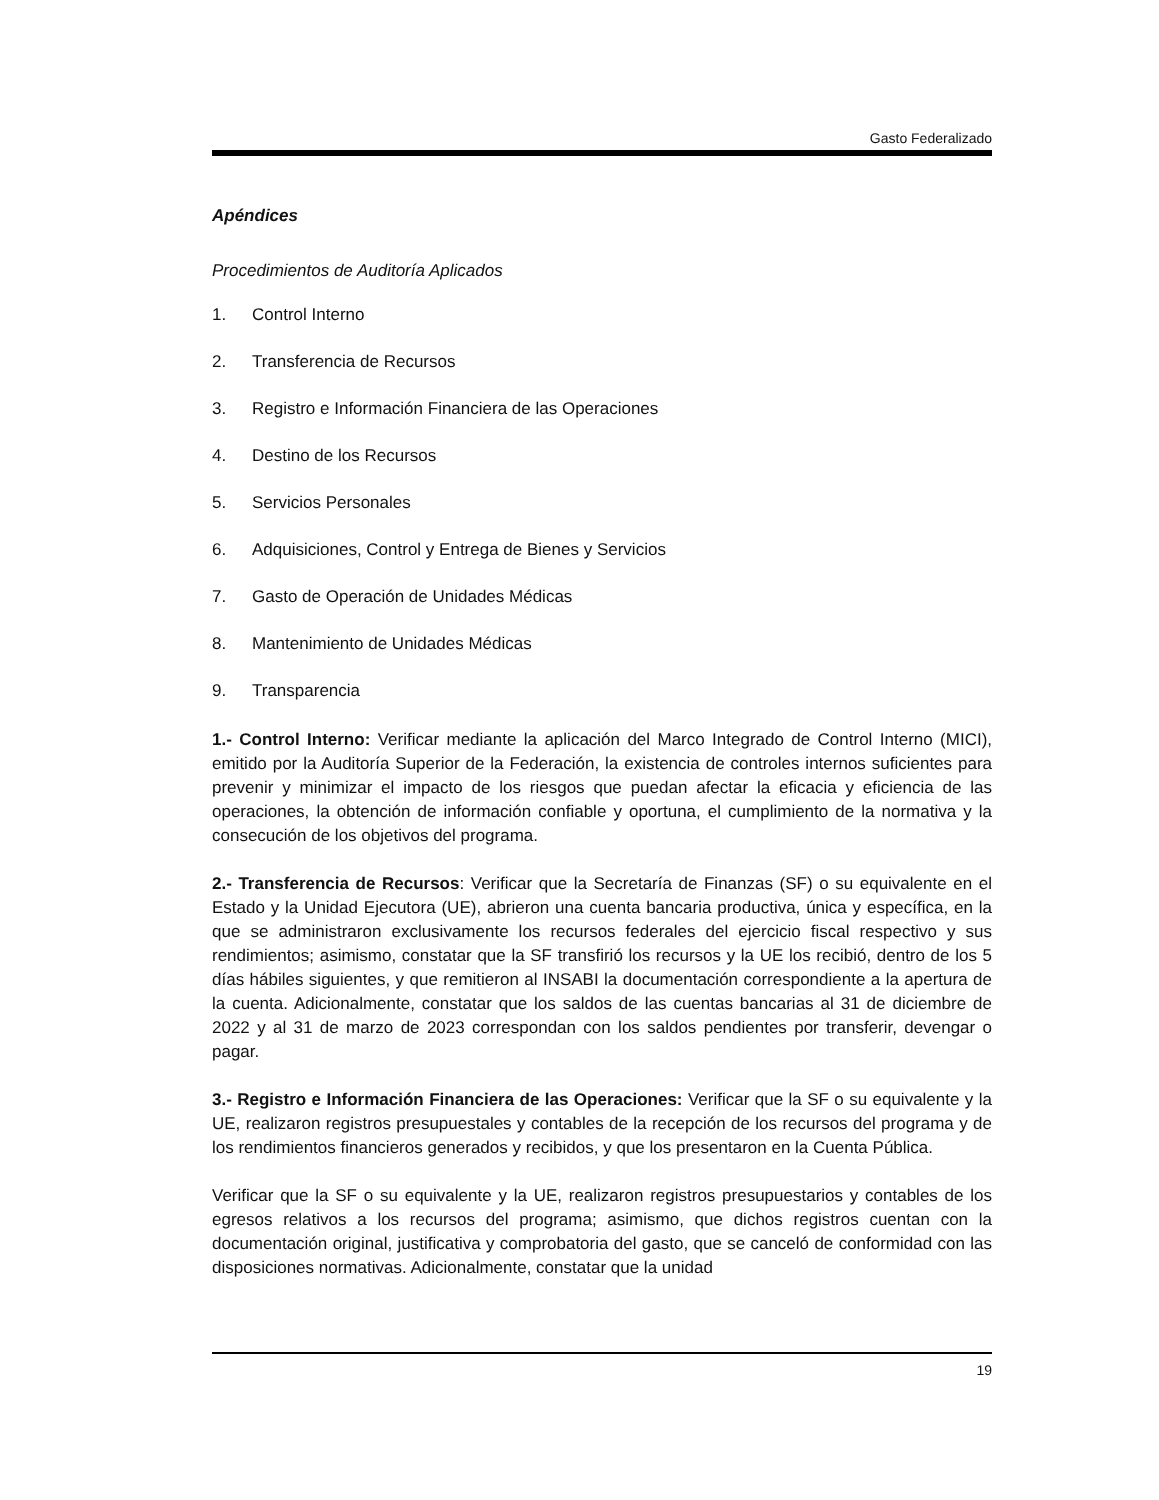Gasto Federalizado
Apéndices
Procedimientos de Auditoría Aplicados
1. Control Interno
2. Transferencia de Recursos
3. Registro e Información Financiera de las Operaciones
4. Destino de los Recursos
5. Servicios Personales
6. Adquisiciones, Control y Entrega de Bienes y Servicios
7. Gasto de Operación de Unidades Médicas
8. Mantenimiento de Unidades Médicas
9. Transparencia
1.- Control Interno: Verificar mediante la aplicación del Marco Integrado de Control Interno (MICI), emitido por la Auditoría Superior de la Federación, la existencia de controles internos suficientes para prevenir y minimizar el impacto de los riesgos que puedan afectar la eficacia y eficiencia de las operaciones, la obtención de información confiable y oportuna, el cumplimiento de la normativa y la consecución de los objetivos del programa.
2.- Transferencia de Recursos: Verificar que la Secretaría de Finanzas (SF) o su equivalente en el Estado y la Unidad Ejecutora (UE), abrieron una cuenta bancaria productiva, única y específica, en la que se administraron exclusivamente los recursos federales del ejercicio fiscal respectivo y sus rendimientos; asimismo, constatar que la SF transfirió los recursos y la UE los recibió, dentro de los 5 días hábiles siguientes, y que remitieron al INSABI la documentación correspondiente a la apertura de la cuenta. Adicionalmente, constatar que los saldos de las cuentas bancarias al 31 de diciembre de 2022 y al 31 de marzo de 2023 correspondan con los saldos pendientes por transferir, devengar o pagar.
3.- Registro e Información Financiera de las Operaciones: Verificar que la SF o su equivalente y la UE, realizaron registros presupuestales y contables de la recepción de los recursos del programa y de los rendimientos financieros generados y recibidos, y que los presentaron en la Cuenta Pública.
Verificar que la SF o su equivalente y la UE, realizaron registros presupuestarios y contables de los egresos relativos a los recursos del programa; asimismo, que dichos registros cuentan con la documentación original, justificativa y comprobatoria del gasto, que se canceló de conformidad con las disposiciones normativas. Adicionalmente, constatar que la unidad
19